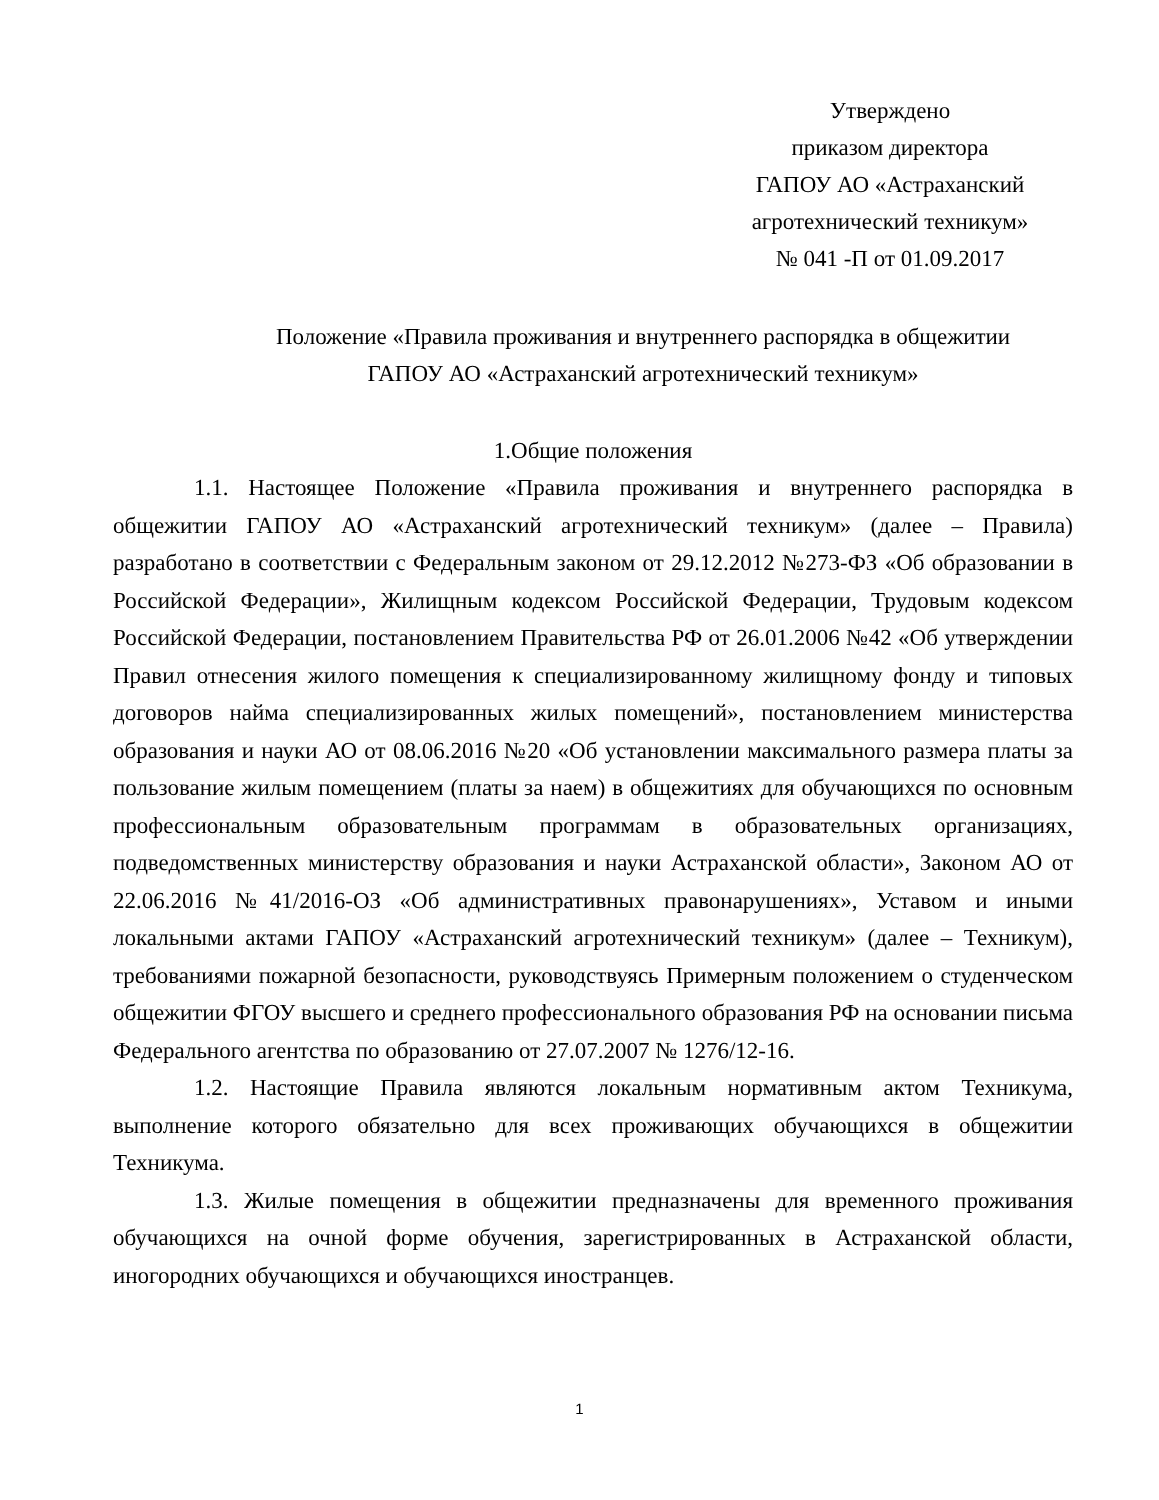Утверждено
приказом директора
ГАПОУ АО «Астраханский
агротехнический техникум»
№ 041 -П от 01.09.2017
Положение «Правила проживания и внутреннего распорядка в общежитии
ГАПОУ АО «Астраханский агротехнический техникум»
1.Общие положения
1.1. Настоящее Положение «Правила проживания и внутреннего распорядка в общежитии ГАПОУ АО «Астраханский агротехнический техникум» (далее – Правила) разработано в соответствии с Федеральным законом от 29.12.2012 №273-ФЗ «Об образовании в Российской Федерации», Жилищным кодексом Российской Федерации, Трудовым кодексом Российской Федерации, постановлением Правительства РФ от 26.01.2006 №42 «Об утверждении Правил отнесения жилого помещения к специализированному жилищному фонду и типовых договоров найма специализированных жилых помещений», постановлением министерства образования и науки АО от 08.06.2016 №20 «Об установлении максимального размера платы за пользование жилым помещением (платы за наем) в общежитиях для обучающихся по основным профессиональным образовательным программам в образовательных организациях, подведомственных министерству образования и науки Астраханской области», Законом АО от 22.06.2016 №41/2016-ОЗ «Об административных правонарушениях», Уставом и иными локальными актами ГАПОУ «Астраханский агротехнический техникум» (далее – Техникум), требованиями пожарной безопасности, руководствуясь Примерным положением о студенческом общежитии ФГОУ высшего и среднего профессионального образования РФ на основании письма Федерального агентства по образованию от 27.07.2007 № 1276/12-16.
1.2. Настоящие Правила являются локальным нормативным актом Техникума, выполнение которого обязательно для всех проживающих обучающихся в общежитии Техникума.
1.3. Жилые помещения в общежитии предназначены для временного проживания обучающихся на очной форме обучения, зарегистрированных в Астраханской области, иногородних обучающихся и обучающихся иностранцев.
1